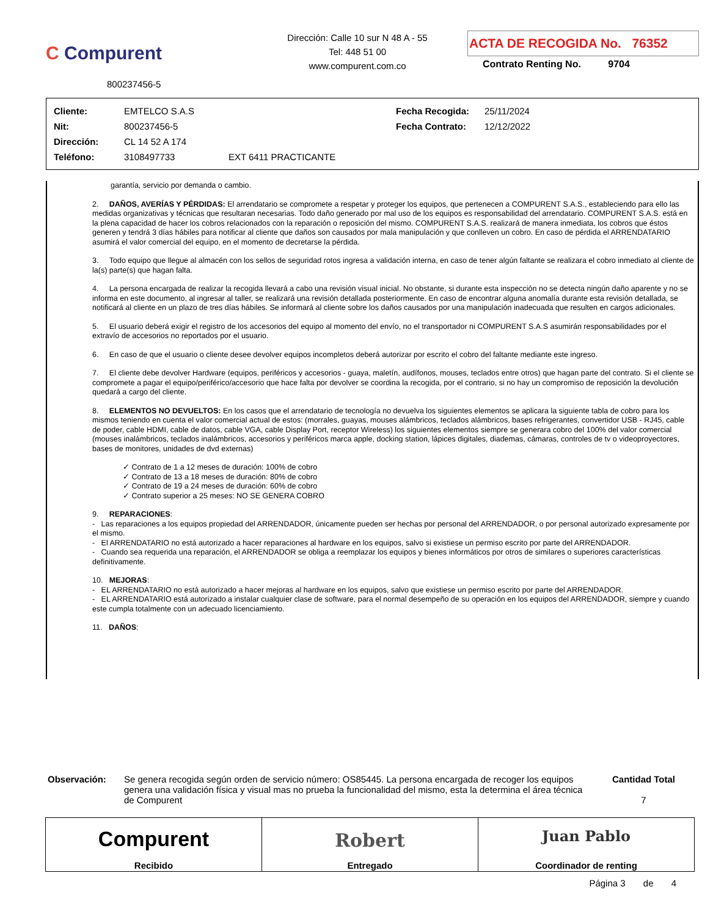C Compurent
800237456-5
Dirección: Calle 10 sur N 48 A - 55
Tel: 448 51 00
www.compurent.com.co
ACTA DE RECOGIDA No. 76352
Contrato Renting No. 9704
| Cliente: | EMTELCO S.A.S | Fecha Recogida: | 25/11/2024 |
| Nit: | 800237456-5 | Fecha Contrato: | 12/12/2022 |
| Dirección: | CL 14 52 A 174 | | |
| Teléfono: | 3108497733 EXT 6411 PRACTICANTE | | |
garantía, servicio por demanda o cambio.
2. DAÑOS, AVERÍAS Y PÉRDIDAS: El arrendatario se compromete a respetar y proteger los equipos, que pertenecen a COMPURENT S.A.S., estableciendo para ello las medidas organizativas y técnicas que resultaran necesarias. Todo daño generado por mal uso de los equipos es responsabilidad del arrendatario. COMPURENT S.A.S. está en la plena capacidad de hacer los cobros relacionados con la reparación o reposición del mismo. COMPURENT S.A.S. realizará de manera inmediata, los cobros que éstos generen y tendrá 3 días hábiles para notificar al cliente que daños son causados por mala manipulación y que conlleven un cobro. En caso de pérdida el ARRENDATARIO asumirá el valor comercial del equipo, en el momento de decretarse la pérdida.
3. Todo equipo que llegue al almacén con los sellos de seguridad rotos ingresa a validación interna, en caso de tener algún faltante se realizara el cobro inmediato al cliente de la(s) parte(s) que hagan falta.
4. La persona encargada de realizar la recogida llevará a cabo una revisión visual inicial. No obstante, si durante esta inspección no se detecta ningún daño aparente y no se informa en este documento, al ingresar al taller, se realizará una revisión detallada posteriormente. En caso de encontrar alguna anomalía durante esta revisión detallada, se notificará al cliente en un plazo de tres días hábiles. Se informará al cliente sobre los daños causados por una manipulación inadecuada que resulten en cargos adicionales.
5. El usuario deberá exigir el registro de los accesorios del equipo al momento del envío, no el transportador ni COMPURENT S.A.S asumirán responsabilidades por el extravío de accesorios no reportados por el usuario.
6. En caso de que el usuario o cliente desee devolver equipos incompletos deberá autorizar por escrito el cobro del faltante mediante este ingreso.
7. El cliente debe devolver Hardware (equipos, periféricos y accesorios - guaya, maletín, audífonos, mouses, teclados entre otros) que hagan parte del contrato. Si el cliente se compromete a pagar el equipo/periférico/accesorio que hace falta por devolver se coordina la recogida, por el contrario, si no hay un compromiso de reposición la devolución quedará a cargo del cliente.
8. ELEMENTOS NO DEVUELTOS: En los casos que el arrendatario de tecnología no devuelva los siguientes elementos se aplicara la siguiente tabla de cobro para los mismos teniendo en cuenta el valor comercial actual de estos: (morrales, guayas, mouses alámbricos, teclados alámbricos, bases refrigerantes, convertidor USB - RJ45, cable de poder, cable HDMI, cable de datos, cable VGA, cable Display Port, receptor Wireless) los siguientes elementos siempre se generara cobro del 100% del valor comercial (mouses inalámbricos, teclados inalámbricos, accesorios y periféricos marca apple, docking station, lápices digitales, diademas, cámaras, controles de tv o videoproyectores, bases de monitores, unidades de dvd externas)
✓ Contrato de 1 a 12 meses de duración: 100% de cobro
✓ Contrato de 13 a 18 meses de duración: 80% de cobro
✓ Contrato de 19 a 24 meses de duración: 60% de cobro
✓ Contrato superior a 25 meses: NO SE GENERA COBRO
9. REPARACIONES:
- Las reparaciones a los equipos propiedad del ARRENDADOR, únicamente pueden ser hechas por personal del ARRENDADOR, o por personal autorizado expresamente por el mismo.
- El ARRENDATARIO no está autorizado a hacer reparaciones al hardware en los equipos, salvo si existiese un permiso escrito por parte del ARRENDADOR.
- Cuando sea requerida una reparación, el ARRENDADOR se obliga a reemplazar los equipos y bienes informáticos por otros de similares o superiores características definitivamente.
10. MEJORAS:
- EL ARRENDATARIO no está autorizado a hacer mejoras al hardware en los equipos, salvo que existiese un permiso escrito por parte del ARRENDADOR.
- EL ARRENDATARIO está autorizado a instalar cualquier clase de software, para el normal desempeño de su operación en los equipos del ARRENDADOR, siempre y cuando este cumpla totalmente con un adecuado licenciamiento.
11. DAÑOS:
Observación: Se genera recogida según orden de servicio número: OS85445. La persona encargada de recoger los equipos genera una validación física y visual mas no prueba la funcionalidad del mismo, esta la determina el área técnica de Compurent
Cantidad Total
7
| Compurent Recibido | Robert Entregado | Juan Pablo Coordinador de renting |
Página 3 de 4